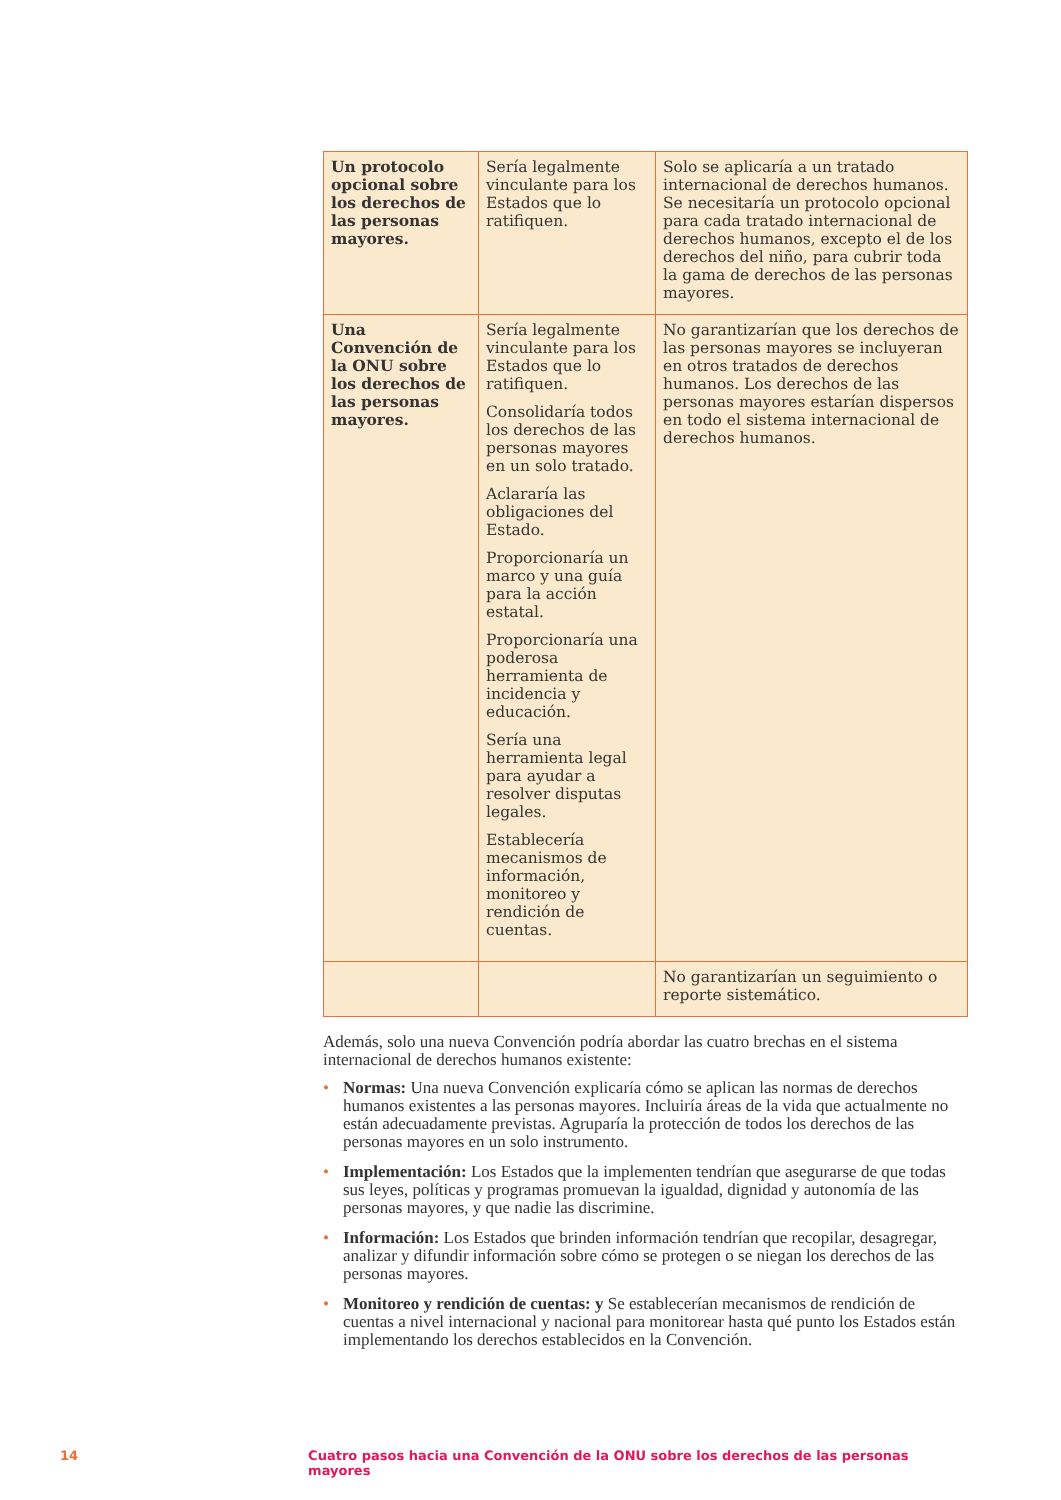| Un protocolo opcional sobre los derechos de las personas mayores. | Sería legalmente vinculante para los Estados que lo ratifiquen. | Solo se aplicaría a un tratado internacional de derechos humanos. Se necesitaría un protocolo opcional para cada tratado internacional de derechos humanos, excepto el de los derechos del niño, para cubrir toda la gama de derechos de las personas mayores. |
| Una Convención de la ONU sobre los derechos de las personas mayores. | Sería legalmente vinculante para los Estados que lo ratifiquen. Consolidaría todos los derechos de las personas mayores en un solo tratado. Aclararía las obligaciones del Estado. Proporcionaría un marco y una guía para la acción estatal. Proporcionaría una poderosa herramienta de incidencia y educación. Sería una herramienta legal para ayudar a resolver disputas legales. Establecería mecanismos de información, monitoreo y rendición de cuentas. | No garantizarían que los derechos de las personas mayores se incluyeran en otros tratados de derechos humanos. Los derechos de las personas mayores estarían dispersos en todo el sistema internacional de derechos humanos. |
| | | No garantizarían un seguimiento o reporte sistemático. |
Además, solo una nueva Convención podría abordar las cuatro brechas en el sistema internacional de derechos humanos existente:
• Normas: Una nueva Convención explicaría cómo se aplican las normas de derechos humanos existentes a las personas mayores. Incluiría áreas de la vida que actualmente no están adecuadamente previstas. Agruparía la protección de todos los derechos de las personas mayores en un solo instrumento.
• Implementación: Los Estados que la implementen tendrían que asegurarse de que todas sus leyes, políticas y programas promuevan la igualdad, dignidad y autonomía de las personas mayores, y que nadie las discrimine.
• Información: Los Estados que brinden información tendrían que recopilar, desagregar, analizar y difundir información sobre cómo se protegen o se niegan los derechos de las personas mayores.
• Monitoreo y rendición de cuentas: y Se establecerían mecanismos de rendición de cuentas a nivel internacional y nacional para monitorear hasta qué punto los Estados están implementando los derechos establecidos en la Convención.
14 Cuatro pasos hacia una Convención de la ONU sobre los derechos de las personas mayores